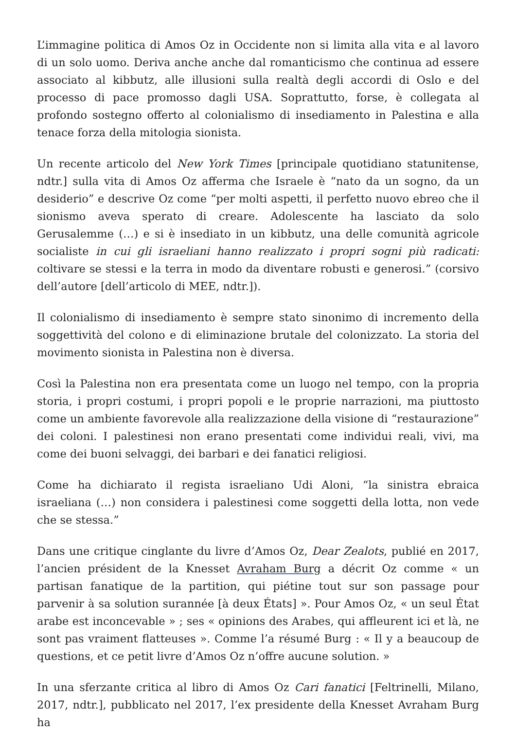L’immagine politica di Amos Oz in Occidente non si limita alla vita e al lavoro di un solo uomo. Deriva anche anche dal romanticismo che continua ad essere associato al kibbutz, alle illusioni sulla realtà degli accordi di Oslo e del processo di pace promosso dagli USA. Soprattutto, forse, è collegata al profondo sostegno offerto al colonialismo di insediamento in Palestina e alla tenace forza della mitologia sionista.
Un recente articolo del New York Times [principale quotidiano statunitense, ndtr.] sulla vita di Amos Oz afferma che Israele è “nato da un sogno, da un desiderio” e descrive Oz come “per molti aspetti, il perfetto nuovo ebreo che il sionismo aveva sperato di creare. Adolescente ha lasciato da solo Gerusalemme (…) e si è insediato in un kibbutz, una delle comunità agricole socialiste in cui gli israeliani hanno realizzato i propri sogni più radicati: coltivare se stessi e la terra in modo da diventare robusti e generosi.” (corsivo dell’autore [dell’articolo di MEE, ndtr.]).
Il colonialismo di insediamento è sempre stato sinonimo di incremento della soggettività del colono e di eliminazione brutale del colonizzato. La storia del movimento sionista in Palestina non è diversa.
Così la Palestina non era presentata come un luogo nel tempo, con la propria storia, i propri costumi, i propri popoli e le proprie narrazioni, ma piuttosto come un ambiente favorevole alla realizzazione della visione di “restaurazione” dei coloni. I palestinesi non erano presentati come individui reali, vivi, ma come dei buoni selvaggi, dei barbari e dei fanatici religiosi.
Come ha dichiarato il regista israeliano Udi Aloni, “la sinistra ebraica israeliana (…) non considera i palestinesi come soggetti della lotta, non vede che se stessa.”
Dans une critique cinglante du livre d’Amos Oz, Dear Zealots, publié en 2017, l’ancien président de la Knesset Avraham Burg a décrit Oz comme « un partisan fanatique de la partition, qui piétine tout sur son passage pour parvenir à sa solution surannée [à deux États] ». Pour Amos Oz, « un seul État arabe est inconcevable » ; ses « opinions des Arabes, qui affleurent ici et là, ne sont pas vraiment flatteuses ». Comme l’a résumé Burg : « Il y a beaucoup de questions, et ce petit livre d’Amos Oz n’offre aucune solution. »
In una sferzante critica al libro di Amos Oz Cari fanatici [Feltrinelli, Milano, 2017, ndtr.], pubblicato nel 2017, l’ex presidente della Knesset Avraham Burg ha